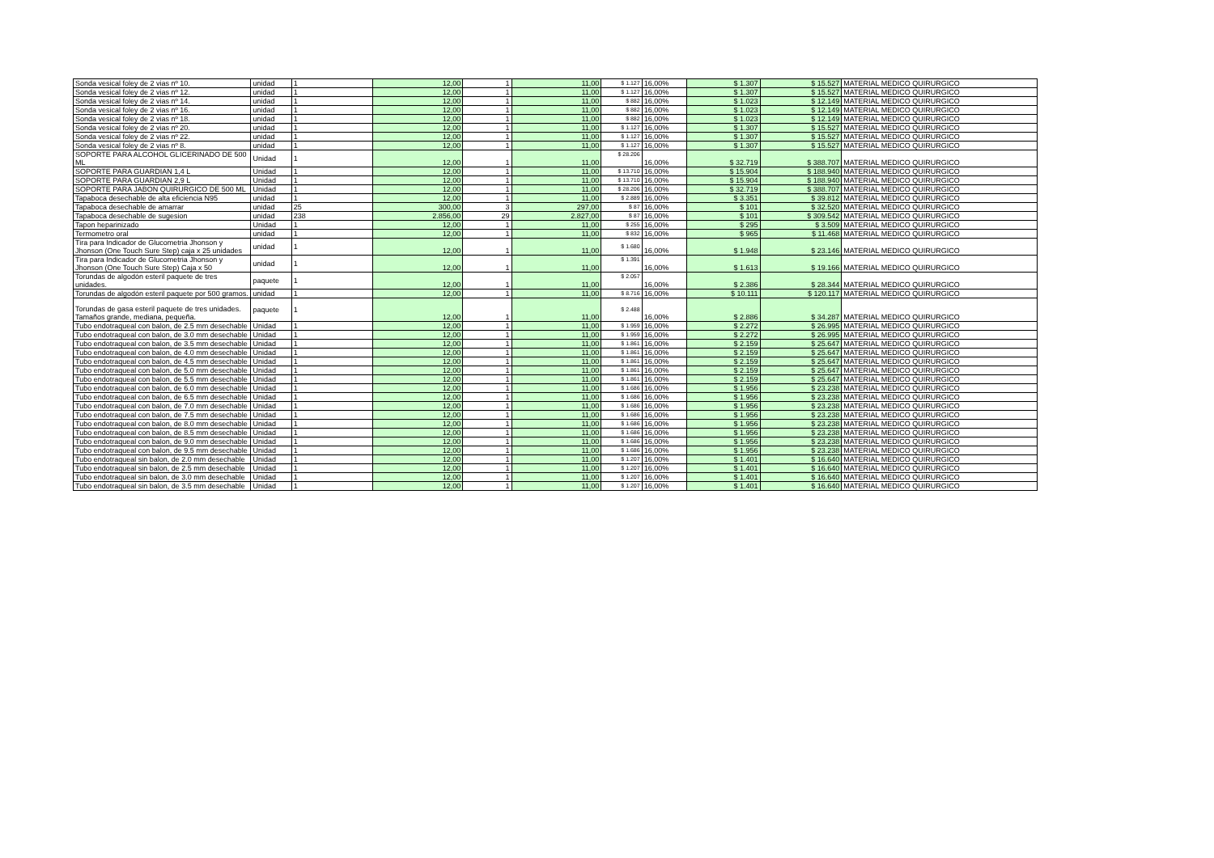| Sonda vesical foley de 2 vias nº 10. | unidad | 1 | 12,00 | 1 | 11,00 | $ 1.127 | 16,00% | $ 1.307 | $ 15.527 | MATERIAL MEDICO QUIRURGICO |
| Sonda vesical foley de 2 vias nº 12. | unidad | 1 | 12,00 | 1 | 11,00 | $ 1.127 | 16,00% | $ 1.307 | $ 15.527 | MATERIAL MEDICO QUIRURGICO |
| Sonda vesical foley de 2 vias nº 14. | unidad | 1 | 12,00 | 1 | 11,00 | $ 882 | 16,00% | $ 1.023 | $ 12.149 | MATERIAL MEDICO QUIRURGICO |
| Sonda vesical foley de 2 vias nº 16. | unidad | 1 | 12,00 | 1 | 11,00 | $ 882 | 16,00% | $ 1.023 | $ 12.149 | MATERIAL MEDICO QUIRURGICO |
| Sonda vesical foley de 2 vias nº 18. | unidad | 1 | 12,00 | 1 | 11,00 | $ 882 | 16,00% | $ 1.023 | $ 12.149 | MATERIAL MEDICO QUIRURGICO |
| Sonda vesical foley de 2 vias nº 20. | unidad | 1 | 12,00 | 1 | 11,00 | $ 1.127 | 16,00% | $ 1.307 | $ 15.527 | MATERIAL MEDICO QUIRURGICO |
| Sonda vesical foley de 2 vias nº 22. | unidad | 1 | 12,00 | 1 | 11,00 | $ 1.127 | 16,00% | $ 1.307 | $ 15.527 | MATERIAL MEDICO QUIRURGICO |
| Sonda vesical foley de 2 vias nº 8. | unidad | 1 | 12,00 | 1 | 11,00 | $ 1.127 | 16,00% | $ 1.307 | $ 15.527 | MATERIAL MEDICO QUIRURGICO |
| SOPORTE PARA ALCOHOL GLICERINADO DE 500 ML | Unidad | 1 | 12,00 | 1 | 11,00 | $ 28.206 | 16,00% | $ 32.719 | $ 388.707 | MATERIAL MEDICO QUIRURGICO |
| SOPORTE PARA GUARDIAN 1,4 L | Unidad | 1 | 12,00 | 1 | 11,00 | $ 13.710 | 16,00% | $ 15.904 | $ 188.940 | MATERIAL MEDICO QUIRURGICO |
| SOPORTE PARA GUARDIAN 2,9 L | Unidad | 1 | 12,00 | 1 | 11,00 | $ 13.710 | 16,00% | $ 15.904 | $ 188.940 | MATERIAL MEDICO QUIRURGICO |
| SOPORTE PARA JABON QUIRURGICO DE 500 ML | Unidad | 1 | 12,00 | 1 | 11,00 | $ 28.206 | 16,00% | $ 32.719 | $ 388.707 | MATERIAL MEDICO QUIRURGICO |
| Tapaboca desechable de alta eficiencia N95 | unidad | 1 | 12,00 | 1 | 11,00 | $ 2.889 | 16,00% | $ 3.351 | $ 39.812 | MATERIAL MEDICO QUIRURGICO |
| Tapaboca desechable de amarrar | unidad | 25 | 300,00 | 3 | 297,00 | $ 87 | 16,00% | $ 101 | $ 32.520 | MATERIAL MEDICO QUIRURGICO |
| Tapaboca desechable de sugesion | unidad | 238 | 2.856,00 | 29 | 2.827,00 | $ 87 | 16,00% | $ 101 | $ 309.542 | MATERIAL MEDICO QUIRURGICO |
| Tapon heparinizado | Unidad | 1 | 12,00 | 1 | 11,00 | $ 255 | 16,00% | $ 295 | $ 3.509 | MATERIAL MEDICO QUIRURGICO |
| Termometro oral | unidad | 1 | 12,00 | 1 | 11,00 | $ 832 | 16,00% | $ 965 | $ 11.468 | MATERIAL MEDICO QUIRURGICO |
| Tira para Indicador de Glucometria Jhonson y Jhonson (One Touch Sure Step) caja x 25 unidades | unidad | 1 | 12,00 | 1 | 11,00 | $ 1.680 | 16,00% | $ 1.948 | $ 23.146 | MATERIAL MEDICO QUIRURGICO |
| Tira para Indicador de Glucometria Jhonson y Jhonson (One Touch Sure Step) Caja x 50 | unidad | 1 | 12,00 | 1 | 11,00 | $ 1.391 | 16,00% | $ 1.613 | $ 19.166 | MATERIAL MEDICO QUIRURGICO |
| Torundas de algodón esteril paquete de tres unidades. | paquete | 1 | 12,00 | 1 | 11,00 | $ 2.057 | 16,00% | $ 2.386 | $ 28.344 | MATERIAL MEDICO QUIRURGICO |
| Torundas de algodón esteril paquete por 500 gramos. | unidad | 1 | 12,00 | 1 | 11,00 | $ 8.716 | 16,00% | $ 10.111 | $ 120.117 | MATERIAL MEDICO QUIRURGICO |
| Torundas de gasa esteril paquete de tres unidades. Tamaños grande, mediana, pequeña. | paquete | 1 | 12,00 | 1 | 11,00 | $ 2.488 | 16,00% | $ 2.886 | $ 34.287 | MATERIAL MEDICO QUIRURGICO |
| Tubo endotraqueal con balon, de 2.5 mm desechable | Unidad | 1 | 12,00 | 1 | 11,00 | $ 1.959 | 16,00% | $ 2.272 | $ 26.995 | MATERIAL MEDICO QUIRURGICO |
| Tubo endotraqueal con balon, de 3.0 mm desechable | Unidad | 1 | 12,00 | 1 | 11,00 | $ 1.959 | 16,00% | $ 2.272 | $ 26.995 | MATERIAL MEDICO QUIRURGICO |
| Tubo endotraqueal con balon, de 3.5 mm desechable | Unidad | 1 | 12,00 | 1 | 11,00 | $ 1.861 | 16,00% | $ 2.159 | $ 25.647 | MATERIAL MEDICO QUIRURGICO |
| Tubo endotraqueal con balon, de 4.0 mm desechable | Unidad | 1 | 12,00 | 1 | 11,00 | $ 1.861 | 16,00% | $ 2.159 | $ 25.647 | MATERIAL MEDICO QUIRURGICO |
| Tubo endotraqueal con balon, de 4.5 mm desechable | Unidad | 1 | 12,00 | 1 | 11,00 | $ 1.861 | 16,00% | $ 2.159 | $ 25.647 | MATERIAL MEDICO QUIRURGICO |
| Tubo endotraqueal con balon, de 5.0 mm desechable | Unidad | 1 | 12,00 | 1 | 11,00 | $ 1.861 | 16,00% | $ 2.159 | $ 25.647 | MATERIAL MEDICO QUIRURGICO |
| Tubo endotraqueal con balon, de 5.5 mm desechable | Unidad | 1 | 12,00 | 1 | 11,00 | $ 1.861 | 16,00% | $ 2.159 | $ 25.647 | MATERIAL MEDICO QUIRURGICO |
| Tubo endotraqueal con balon, de 6.0 mm desechable | Unidad | 1 | 12,00 | 1 | 11,00 | $ 1.686 | 16,00% | $ 1.956 | $ 23.238 | MATERIAL MEDICO QUIRURGICO |
| Tubo endotraqueal con balon, de 6.5 mm desechable | Unidad | 1 | 12,00 | 1 | 11,00 | $ 1.686 | 16,00% | $ 1.956 | $ 23.238 | MATERIAL MEDICO QUIRURGICO |
| Tubo endotraqueal con balon, de 7.0 mm desechable | Unidad | 1 | 12,00 | 1 | 11,00 | $ 1.686 | 16,00% | $ 1.956 | $ 23.238 | MATERIAL MEDICO QUIRURGICO |
| Tubo endotraqueal con balon, de 7.5 mm desechable | Unidad | 1 | 12,00 | 1 | 11,00 | $ 1.686 | 16,00% | $ 1.956 | $ 23.238 | MATERIAL MEDICO QUIRURGICO |
| Tubo endotraqueal con balon, de 8.0 mm desechable | Unidad | 1 | 12,00 | 1 | 11,00 | $ 1.686 | 16,00% | $ 1.956 | $ 23.238 | MATERIAL MEDICO QUIRURGICO |
| Tubo endotraqueal con balon, de 8.5 mm desechable | Unidad | 1 | 12,00 | 1 | 11,00 | $ 1.686 | 16,00% | $ 1.956 | $ 23.238 | MATERIAL MEDICO QUIRURGICO |
| Tubo endotraqueal con balon, de 9.0 mm desechable | Unidad | 1 | 12,00 | 1 | 11,00 | $ 1.686 | 16,00% | $ 1.956 | $ 23.238 | MATERIAL MEDICO QUIRURGICO |
| Tubo endotraqueal con balon, de 9.5 mm desechable | Unidad | 1 | 12,00 | 1 | 11,00 | $ 1.686 | 16,00% | $ 1.956 | $ 23.238 | MATERIAL MEDICO QUIRURGICO |
| Tubo endotraqueal sin balon, de 2.0 mm desechable | Unidad | 1 | 12,00 | 1 | 11,00 | $ 1.207 | 16,00% | $ 1.401 | $ 16.640 | MATERIAL MEDICO QUIRURGICO |
| Tubo endotraqueal sin balon, de 2.5 mm desechable | Unidad | 1 | 12,00 | 1 | 11,00 | $ 1.207 | 16,00% | $ 1.401 | $ 16.640 | MATERIAL MEDICO QUIRURGICO |
| Tubo endotraqueal sin balon, de 3.0 mm desechable | Unidad | 1 | 12,00 | 1 | 11,00 | $ 1.207 | 16,00% | $ 1.401 | $ 16.640 | MATERIAL MEDICO QUIRURGICO |
| Tubo endotraqueal sin balon, de 3.5 mm desechable | Unidad | 1 | 12,00 | 1 | 11,00 | $ 1.207 | 16,00% | $ 1.401 | $ 16.640 | MATERIAL MEDICO QUIRURGICO |